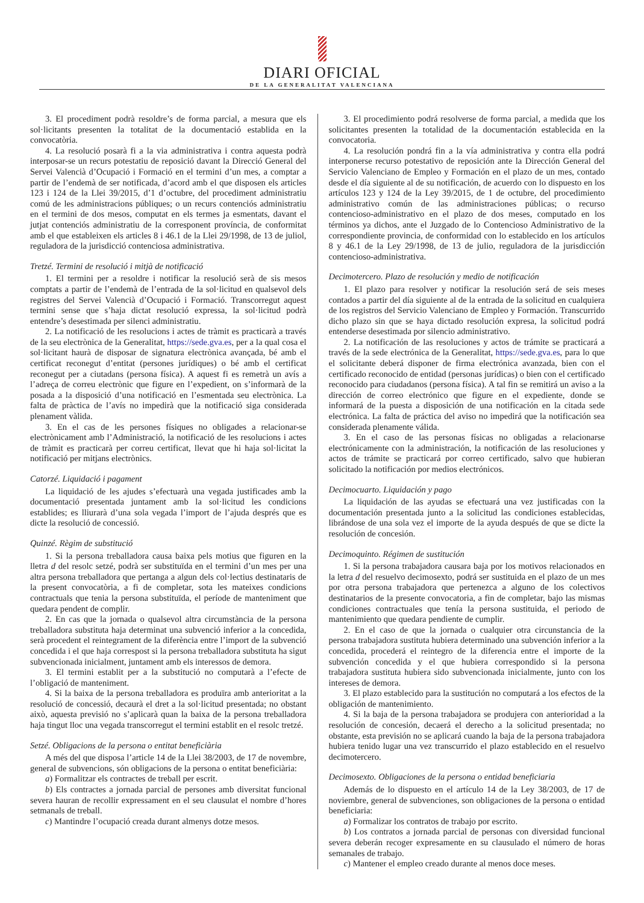DIARI OFICIAL
DE LA GENERALITAT VALENCIANA
3. El procediment podrà resoldre’s de forma parcial, a mesura que els sol·licitants presenten la totalitat de la documentació establida en la convocatòria.
4. La resolució posarà fi a la via administrativa i contra aquesta podrà interposar-se un recurs potestatiu de reposició davant la Direcció General del Servei Valencià d’Ocupació i Formació en el termini d’un mes, a comptar a partir de l’endemà de ser notificada, d’acord amb el que disposen els articles 123 i 124 de la Llei 39/2015, d’1 d’octubre, del procediment administratiu comú de les administracions públiques; o un recurs contenciós administratiu en el termini de dos mesos, computat en els termes ja esmentats, davant el jutjat contenciós administratiu de la corresponent província, de conformitat amb el que estableixen els articles 8 i 46.1 de la Llei 29/1998, de 13 de juliol, reguladora de la jurisdicció contenciosa administrativa.
Tretzé. Termini de resolució i mitjà de notificació
1. El termini per a resoldre i notificar la resolució serà de sis mesos comptats a partir de l’endemà de l’entrada de la sol·licitud en qualsevol dels registres del Servei Valencià d’Ocupació i Formació. Transcorregut aquest termini sense que s’haja dictat resolució expressa, la sol·licitud podrà entendre’s desestimada per silenci administratiu.
2. La notificació de les resolucions i actes de tràmit es practicarà a través de la seu electrònica de la Generalitat, https://sede.gva.es, per a la qual cosa el sol·licitant haurà de disposar de signatura electrònica avançada, bé amb el certificat reconegut d’entitat (persones jurídiques) o bé amb el certificat reconegut per a ciutadans (persona física). A aquest fi es remetrà un avís a l’adreça de correu electrònic que figure en l’expedient, on s’informarà de la posada a la disposició d’una notificació en l’esmentada seu electrònica. La falta de pràctica de l’avís no impedirà que la notificació siga considerada plenament vàlida.
3. En el cas de les persones físiques no obligades a relacionar-se electrònicament amb l’Administració, la notificació de les resolucions i actes de tràmit es practicarà per correu certificat, llevat que hi haja sol·licitat la notificació per mitjans electrònics.
Catorzé. Liquidació i pagament
La liquidació de les ajudes s’efectuarà una vegada justificades amb la documentació presentada juntament amb la sol·licitud les condicions establides; es lliurarà d’una sola vegada l’import de l’ajuda després que es dicte la resolució de concessió.
Quinzé. Règim de substitució
1. Si la persona treballadora causa baixa pels motius que figuren en la lletra d del resolc setzé, podrà ser substituïda en el termini d’un mes per una altra persona treballadora que pertanga a algun dels col·lectius destinataris de la present convocatòria, a fi de completar, sota les mateixes condicions contractuals que tenia la persona substituïda, el període de manteniment que quedara pendent de complir.
2. En cas que la jornada o qualsevol altra circumstància de la persona treballadora substituta haja determinat una subvenció inferior a la concedida, serà procedent el reintegrament de la diferència entre l’import de la subvenció concedida i el que haja correspost si la persona treballadora substituta ha sigut subvencionada inicialment, juntament amb els interessos de demora.
3. El termini establit per a la substitució no computarà a l’efecte de l’obligació de manteniment.
4. Si la baixa de la persona treballadora es produïra amb anterioritat a la resolució de concessió, decaurà el dret a la sol·licitud presentada; no obstant això, aquesta previsió no s’aplicarà quan la baixa de la persona treballadora haja tingut lloc una vegada transcorregut el termini establit en el resolc tretzé.
Setzé. Obligacions de la persona o entitat beneficiària
A més del que disposa l’article 14 de la Llei 38/2003, de 17 de novembre, general de subvencions, són obligacions de la persona o entitat beneficiària:
a) Formalitzar els contractes de treball per escrit.
b) Els contractes a jornada parcial de persones amb diversitat funcional severa hauran de recollir expressament en el seu clausulat el nombre d’hores setmanals de treball.
c) Mantindre l’ocupació creada durant almenys dotze mesos.
3. El procedimiento podrá resolverse de forma parcial, a medida que los solicitantes presenten la totalidad de la documentación establecida en la convocatoria.
4. La resolución pondrá fin a la vía administrativa y contra ella podrá interponerse recurso potestativo de reposición ante la Dirección General del Servicio Valenciano de Empleo y Formación en el plazo de un mes, contado desde el día siguiente al de su notificación, de acuerdo con lo dispuesto en los artículos 123 y 124 de la Ley 39/2015, de 1 de octubre, del procedimiento administrativo común de las administraciones públicas; o recurso contencioso-administrativo en el plazo de dos meses, computado en los términos ya dichos, ante el Juzgado de lo Contencioso Administrativo de la correspondiente provincia, de conformidad con lo establecido en los artículos 8 y 46.1 de la Ley 29/1998, de 13 de julio, reguladora de la jurisdicción contencioso-administrativa.
Decimotercero. Plazo de resolución y medio de notificación
1. El plazo para resolver y notificar la resolución será de seis meses contados a partir del día siguiente al de la entrada de la solicitud en cualquiera de los registros del Servicio Valenciano de Empleo y Formación. Transcurrido dicho plazo sin que se haya dictado resolución expresa, la solicitud podrá entenderse desestimada por silencio administrativo.
2. La notificación de las resoluciones y actos de trámite se practicará a través de la sede electrónica de la Generalitat, https://sede.gva.es, para lo que el solicitante deberá disponer de firma electrónica avanzada, bien con el certificado reconocido de entidad (personas jurídicas) o bien con el certificado reconocido para ciudadanos (persona física). A tal fin se remitirá un aviso a la dirección de correo electrónico que figure en el expediente, donde se informará de la puesta a disposición de una notificación en la citada sede electrónica. La falta de práctica del aviso no impedirá que la notificación sea considerada plenamente válida.
3. En el caso de las personas físicas no obligadas a relacionarse electrónicamente con la administración, la notificación de las resoluciones y actos de trámite se practicará por correo certificado, salvo que hubieran solicitado la notificación por medios electrónicos.
Decimocuarto. Liquidación y pago
La liquidación de las ayudas se efectuará una vez justificadas con la documentación presentada junto a la solicitud las condiciones establecidas, librándose de una sola vez el importe de la ayuda después de que se dicte la resolución de concesión.
Decimoquinto. Régimen de sustitución
1. Si la persona trabajadora causara baja por los motivos relacionados en la letra d del resuelvo decimosexto, podrá ser sustituida en el plazo de un mes por otra persona trabajadora que pertenezca a alguno de los colectivos destinatarios de la presente convocatoria, a fin de completar, bajo las mismas condiciones contractuales que tenía la persona sustituida, el periodo de mantenimiento que quedara pendiente de cumplir.
2. En el caso de que la jornada o cualquier otra circunstancia de la persona trabajadora sustituta hubiera determinado una subvención inferior a la concedida, procederá el reintegro de la diferencia entre el importe de la subvención concedida y el que hubiera correspondido si la persona trabajadora sustituta hubiera sido subvencionada inicialmente, junto con los intereses de demora.
3. El plazo establecido para la sustitución no computará a los efectos de la obligación de mantenimiento.
4. Si la baja de la persona trabajadora se produjera con anterioridad a la resolución de concesión, decaerá el derecho a la solicitud presentada; no obstante, esta previsión no se aplicará cuando la baja de la persona trabajadora hubiera tenido lugar una vez transcurrido el plazo establecido en el resuelvo decimotercero.
Decimosexto. Obligaciones de la persona o entidad beneficiaria
Además de lo dispuesto en el artículo 14 de la Ley 38/2003, de 17 de noviembre, general de subvenciones, son obligaciones de la persona o entidad beneficiaria:
a) Formalizar los contratos de trabajo por escrito.
b) Los contratos a jornada parcial de personas con diversidad funcional severa deberán recoger expresamente en su clausulado el número de horas semanales de trabajo.
c) Mantener el empleo creado durante al menos doce meses.